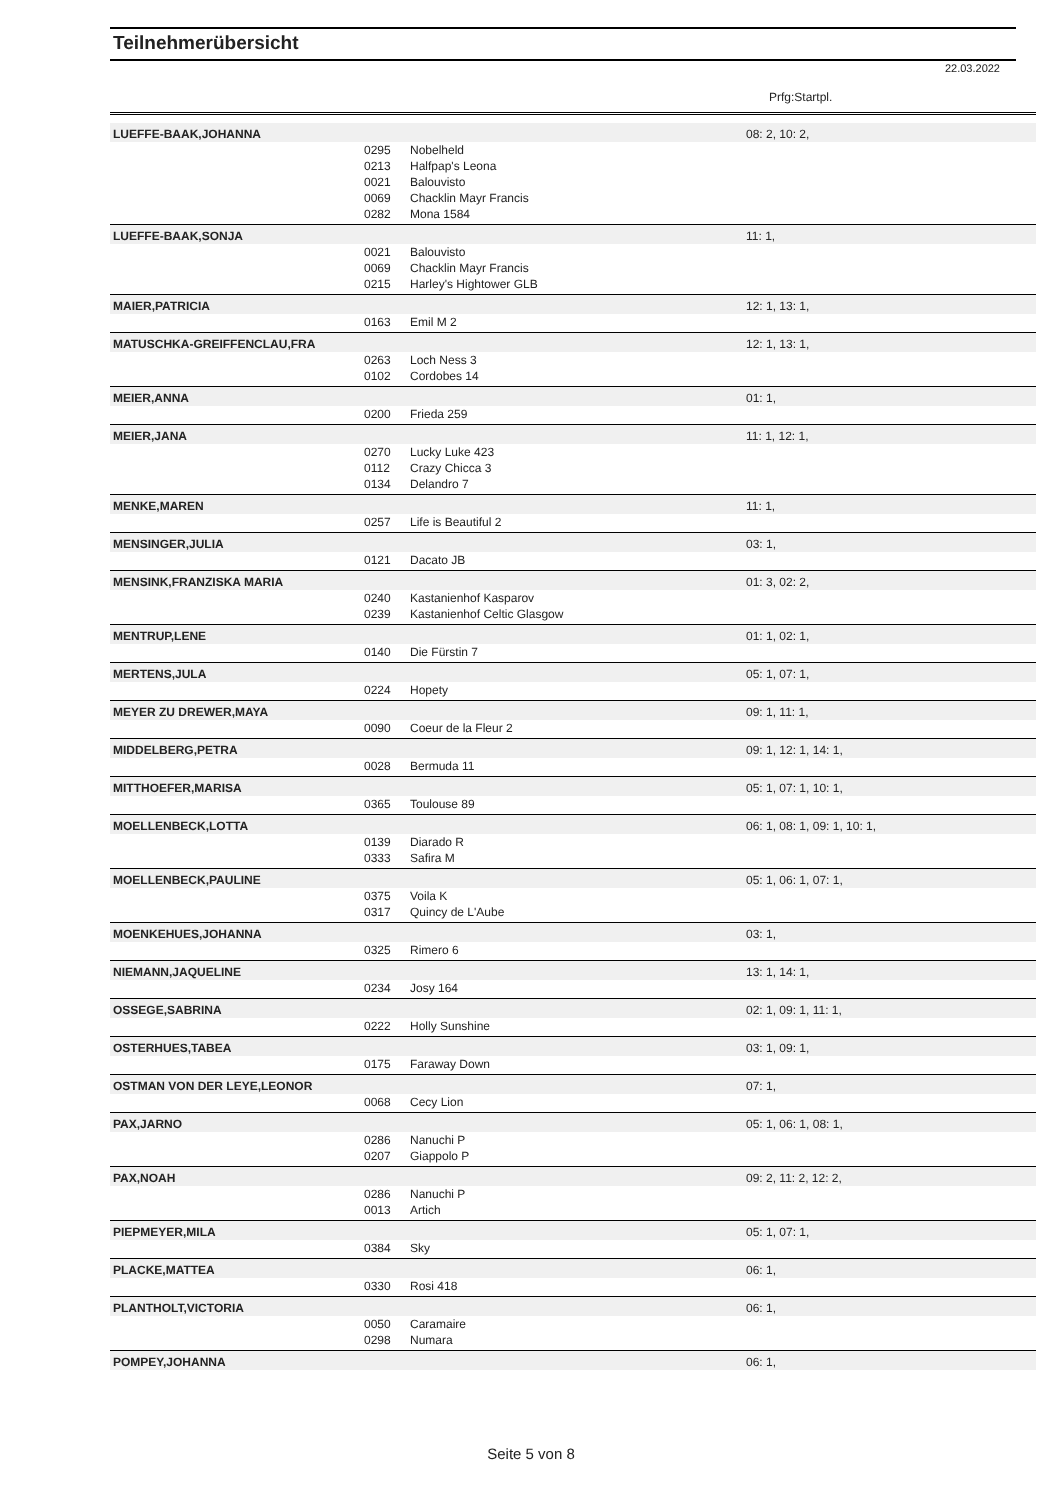Teilnehmerübersicht
22.03.2022
| Prfg:Startpl. | | | |
| LUEFFE-BAAK,JOHANNA | | | 08: 2, 10: 2, |
| | 0295 | Nobelheld | |
| | 0213 | Halfpap's Leona | |
| | 0021 | Balouvisto | |
| | 0069 | Chacklin Mayr Francis | |
| | 0282 | Mona 1584 | |
| LUEFFE-BAAK,SONJA | | | 11: 1, |
| | 0021 | Balouvisto | |
| | 0069 | Chacklin Mayr Francis | |
| | 0215 | Harley's Hightower GLB | |
| MAIER,PATRICIA | | | 12: 1, 13: 1, |
| | 0163 | Emil M 2 | |
| MATUSCHKA-GREIFFENCLAU,FRA | | | 12: 1, 13: 1, |
| | 0263 | Loch Ness 3 | |
| | 0102 | Cordobes 14 | |
| MEIER,ANNA | | | 01: 1, |
| | 0200 | Frieda 259 | |
| MEIER,JANA | | | 11: 1, 12: 1, |
| | 0270 | Lucky Luke 423 | |
| | 0112 | Crazy Chicca 3 | |
| | 0134 | Delandro 7 | |
| MENKE,MAREN | | | 11: 1, |
| | 0257 | Life is Beautiful 2 | |
| MENSINGER,JULIA | | | 03: 1, |
| | 0121 | Dacato JB | |
| MENSINK,FRANZISKA MARIA | | | 01: 3, 02: 2, |
| | 0240 | Kastanienhof Kasparov | |
| | 0239 | Kastanienhof Celtic Glasgow | |
| MENTRUP,LENE | | | 01: 1, 02: 1, |
| | 0140 | Die Fürstin 7 | |
| MERTENS,JULA | | | 05: 1, 07: 1, |
| | 0224 | Hopety | |
| MEYER ZU DREWER,MAYA | | | 09: 1, 11: 1, |
| | 0090 | Coeur de la Fleur 2 | |
| MIDDELBERG,PETRA | | | 09: 1, 12: 1, 14: 1, |
| | 0028 | Bermuda 11 | |
| MITTHOEFER,MARISA | | | 05: 1, 07: 1, 10: 1, |
| | 0365 | Toulouse 89 | |
| MOELLENBECK,LOTTA | | | 06: 1, 08: 1, 09: 1, 10: 1, |
| | 0139 | Diarado R | |
| | 0333 | Safira M | |
| MOELLENBECK,PAULINE | | | 05: 1, 06: 1, 07: 1, |
| | 0375 | Voila K | |
| | 0317 | Quincy de L'Aube | |
| MOENKEHUES,JOHANNA | | | 03: 1, |
| | 0325 | Rimero 6 | |
| NIEMANN,JAQUELINE | | | 13: 1, 14: 1, |
| | 0234 | Josy 164 | |
| OSSEGE,SABRINA | | | 02: 1, 09: 1, 11: 1, |
| | 0222 | Holly Sunshine | |
| OSTERHUES,TABEA | | | 03: 1, 09: 1, |
| | 0175 | Faraway Down | |
| OSTMAN VON DER LEYE,LEONOR | | | 07: 1, |
| | 0068 | Cecy Lion | |
| PAX,JARNO | | | 05: 1, 06: 1, 08: 1, |
| | 0286 | Nanuchi P | |
| | 0207 | Giappolo P | |
| PAX,NOAH | | | 09: 2, 11: 2, 12: 2, |
| | 0286 | Nanuchi P | |
| | 0013 | Artich | |
| PIEPMEYER,MILA | | | 05: 1, 07: 1, |
| | 0384 | Sky | |
| PLACKE,MATTEA | | | 06: 1, |
| | 0330 | Rosi 418 | |
| PLANTHOLT,VICTORIA | | | 06: 1, |
| | 0050 | Caramaire | |
| | 0298 | Numara | |
| POMPEY,JOHANNA | | | 06: 1, |
Seite 5 von 8